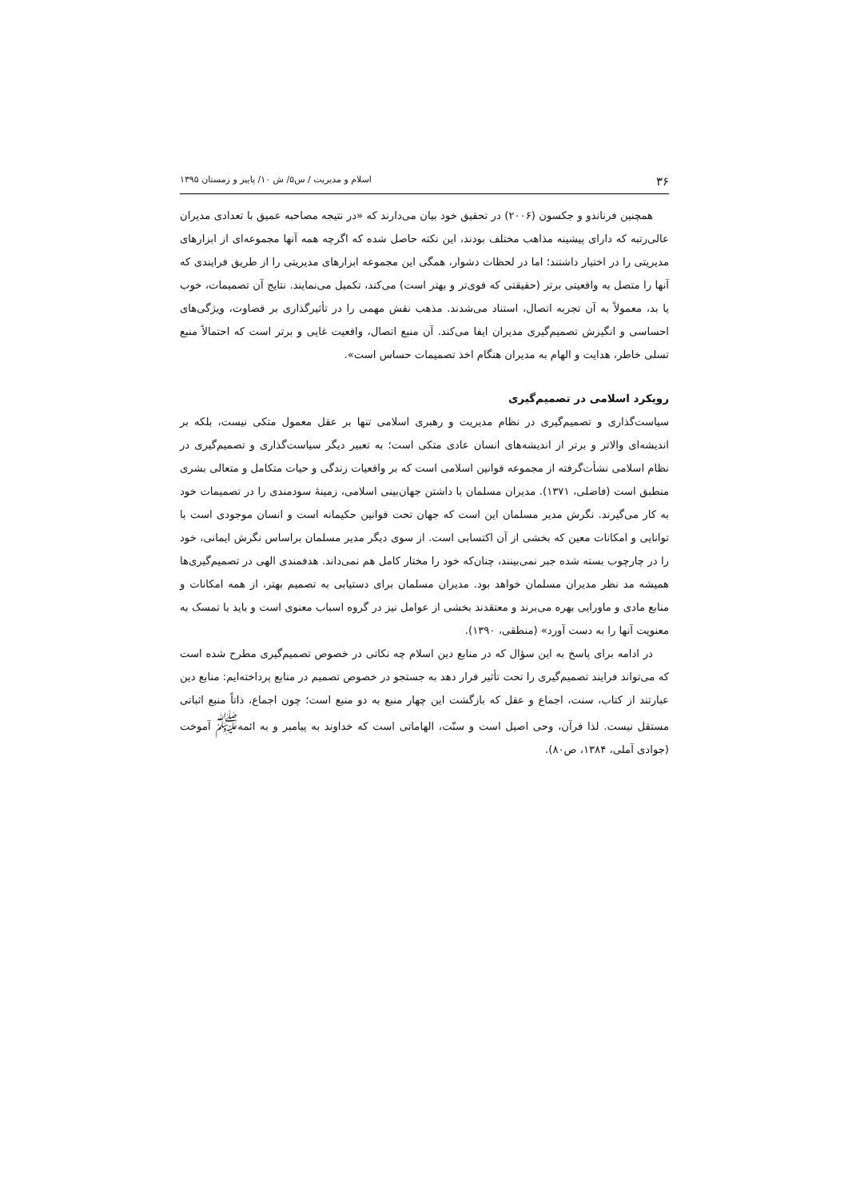۳۶ اسلام و مدیریت / س۵/ ش ۱۰/ پاییز و زمستان ۱۳۹۵
همچنین فرناندو و جکسون (۲۰۰۶) در تحقیق خود بیان می‌دارند که «در نتیجه مصاحبه عمیق با تعدادی مدیران عالی‌رتبه که دارای پیشینه مذاهب مختلف بودند، این نکته حاصل شده که اگرچه همه آنها مجموعه‌ای از ابزارهای مدیریتی را در اختیار داشتند؛ اما در لحظات دشوار، همگی این مجموعه ابزارهای مدیریتی را از طریق فرایندی که آنها را متصل به واقعیتی برتر (حقیقتی که قوی‌تر و بهتر است) می‌کند، تکمیل می‌نمایند. نتایج آن تصمیمات، خوب یا بد، معمولاً به آن تجربه اتصال، استناد می‌شدند. مذهب نقش مهمی را در تأثیرگذاری بر قضاوت، ویژگی‌های احساسی و انگیزش تصمیم‌گیری مدیران ایفا می‌کند. آن منبع اتصال، واقعیت غایی و برتر است که احتمالاً منبع تسلی خاطر، هدایت و الهام به مدیران هنگام اخذ تصمیمات حساس است».
رویکرد اسلامی در تصمیم‌گیری
سیاست‌گذاری و تصمیم‌گیری در نظام مدیریت و رهبری اسلامی تنها بر عقل معمول متکی نیست، بلکه بر اندیشه‌ای والاتر و برتر از اندیشه‌های انسان عادی متکی است؛ به تعبیر دیگر سیاست‌گذاری و تصمیم‌گیری در نظام اسلامی نشأت‌گرفته از مجموعه قوانین اسلامی است که بر واقعیات زندگی و حیات متکامل و متعالی بشری منطبق است (فاضلی، ۱۳۷۱). مدیران مسلمان با داشتن جهان‌بینی اسلامی، زمینهٔ سودمندی را در تصمیمات خود به کار می‌گیرند. نگرش مدیر مسلمان این است که جهان تحت قوانین حکیمانه است و انسان موجودی است با توانایی و امکانات معین که بخشی از آن اکتسابی است. از سوی دیگر مدیر مسلمان براساس نگرش ایمانی، خود را در چارچوب بسته شده جبر نمی‌بینند، چنان‌که خود را مختار کامل هم نمی‌داند. هدفمندی الهی در تصمیم‌گیری‌ها همیشه مد نظر مدیران مسلمان خواهد بود. مدیران مسلمان برای دستیابی به تصمیم بهتر، از همه امکانات و منابع مادی و ماورایی بهره می‌برند و معتقدند بخشی از عوامل نیز در گروه اسباب معنوی است و باید با تمسک به معنویت آنها را به دست آورد» (منطقی، ۱۳۹۰).
در ادامه برای پاسخ به این سؤال که در منابع دین اسلام چه نکاتی در خصوص تصمیم‌گیری مطرح شده است که می‌تواند فرایند تصمیم‌گیری را تحت تأثیر قرار دهد به جستجو در خصوص تصمیم در منابع پرداخته‌ایم: منابع دین عبارتند از کتاب، سنت، اجماع و عقل که بازگشت این چهار منبع به دو منبع است؛ چون اجماع، ذاتاً منبع اثباتی مستقل نیست. لذا قرآن، وحی اصیل است و سنّت، الهاماتی است که خداوند به پیامبر و به ائمه<sup>ﷺ</sup> آموخت (جوادی آملی، ۱۳۸۴، ص۸۰).